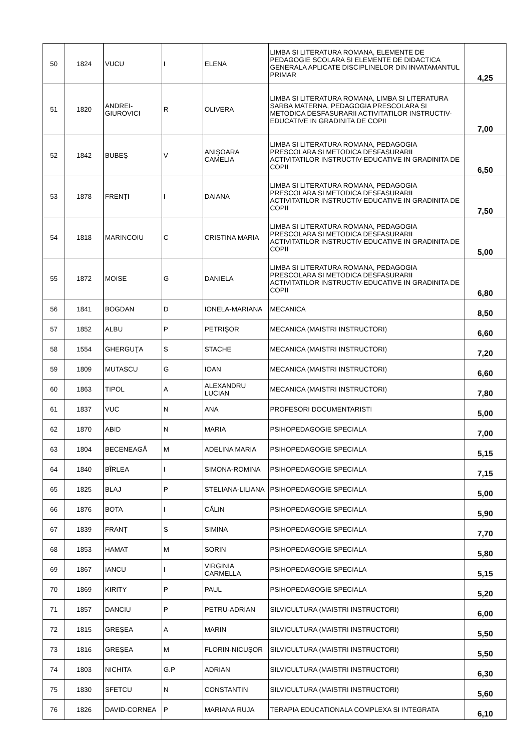| 50 | 1824 | VUCU | I | ELENA | LIMBA SI LITERATURA ROMANA, ELEMENTE DE PEDAGOGIE SCOLARA SI ELEMENTE DE DIDACTICA GENERALA APLICATE DISCIPLINELOR DIN INVATAMANTUL PRIMAR | 4,25 |
| 51 | 1820 | ANDREI-GIUROVICI | R | OLIVERA | LIMBA SI LITERATURA ROMANA, LIMBA SI LITERATURA SARBA MATERNA, PEDAGOGIA PRESCOLARA SI METODICA DESFASURARII ACTIVITATILOR INSTRUCTIV-EDUCATIVE IN GRADINITA DE COPII | 7,00 |
| 52 | 1842 | BUBEŞ | V | ANIŞOARA CAMELIA | LIMBA SI LITERATURA ROMANA, PEDAGOGIA PRESCOLARA SI METODICA DESFASURARII ACTIVITATILOR INSTRUCTIV-EDUCATIVE IN GRADINITA DE COPII | 6,50 |
| 53 | 1878 | FRENȚI | I | DAIANA | LIMBA SI LITERATURA ROMANA, PEDAGOGIA PRESCOLARA SI METODICA DESFASURARII ACTIVITATILOR INSTRUCTIV-EDUCATIVE IN GRADINITA DE COPII | 7,50 |
| 54 | 1818 | MARINCOIU | C | CRISTINA MARIA | LIMBA SI LITERATURA ROMANA, PEDAGOGIA PRESCOLARA SI METODICA DESFASURARII ACTIVITATILOR INSTRUCTIV-EDUCATIVE IN GRADINITA DE COPII | 5,00 |
| 55 | 1872 | MOISE | G | DANIELA | LIMBA SI LITERATURA ROMANA, PEDAGOGIA PRESCOLARA SI METODICA DESFASURARII ACTIVITATILOR INSTRUCTIV-EDUCATIVE IN GRADINITA DE COPII | 6,80 |
| 56 | 1841 | BOGDAN | D | IONELA-MARIANA | MECANICA | 8,50 |
| 57 | 1852 | ALBU | P | PETRIŞOR | MECANICA (MAISTRI INSTRUCTORI) | 6,60 |
| 58 | 1554 | GHERGUŢA | S | STACHE | MECANICA (MAISTRI INSTRUCTORI) | 7,20 |
| 59 | 1809 | MUTASCU | G | IOAN | MECANICA (MAISTRI INSTRUCTORI) | 6,60 |
| 60 | 1863 | TIPOL | A | ALEXANDRU LUCIAN | MECANICA (MAISTRI INSTRUCTORI) | 7,80 |
| 61 | 1837 | VUC | N | ANA | PROFESORI DOCUMENTARISTI | 5,00 |
| 62 | 1870 | ABID | N | MARIA | PSIHOPEDAGOGIE SPECIALA | 7,00 |
| 63 | 1804 | BECENEAGĂ | M | ADELINA MARIA | PSIHOPEDAGOGIE SPECIALA | 5,15 |
| 64 | 1840 | BÎRLEA | I | SIMONA-ROMINA | PSIHOPEDAGOGIE SPECIALA | 7,15 |
| 65 | 1825 | BLAJ | P | STELIANA-LILIANA | PSIHOPEDAGOGIE SPECIALA | 5,00 |
| 66 | 1876 | BOTA | I | CĂLIN | PSIHOPEDAGOGIE SPECIALA | 5,90 |
| 67 | 1839 | FRANȚ | S | SIMINA | PSIHOPEDAGOGIE SPECIALA | 7,70 |
| 68 | 1853 | HAMAT | M | SORIN | PSIHOPEDAGOGIE SPECIALA | 5,80 |
| 69 | 1867 | IANCU | I | VIRGINIA CARMELLA | PSIHOPEDAGOGIE SPECIALA | 5,15 |
| 70 | 1869 | KIRITY | P | PAUL | PSIHOPEDAGOGIE SPECIALA | 5,20 |
| 71 | 1857 | DANCIU | P | PETRU-ADRIAN | SILVICULTURA (MAISTRI INSTRUCTORI) | 6,00 |
| 72 | 1815 | GREȘEA | A | MARIN | SILVICULTURA (MAISTRI INSTRUCTORI) | 5,50 |
| 73 | 1816 | GREȘEA | M | FLORIN-NICUȘOR | SILVICULTURA (MAISTRI INSTRUCTORI) | 5,50 |
| 74 | 1803 | NICHITA | G.P | ADRIAN | SILVICULTURA (MAISTRI INSTRUCTORI) | 6,30 |
| 75 | 1830 | SFETCU | N | CONSTANTIN | SILVICULTURA (MAISTRI INSTRUCTORI) | 5,60 |
| 76 | 1826 | DAVID-CORNEA | P | MARIANA RUJA | TERAPIA EDUCATIONALA COMPLEXA SI INTEGRATA | 6,10 |